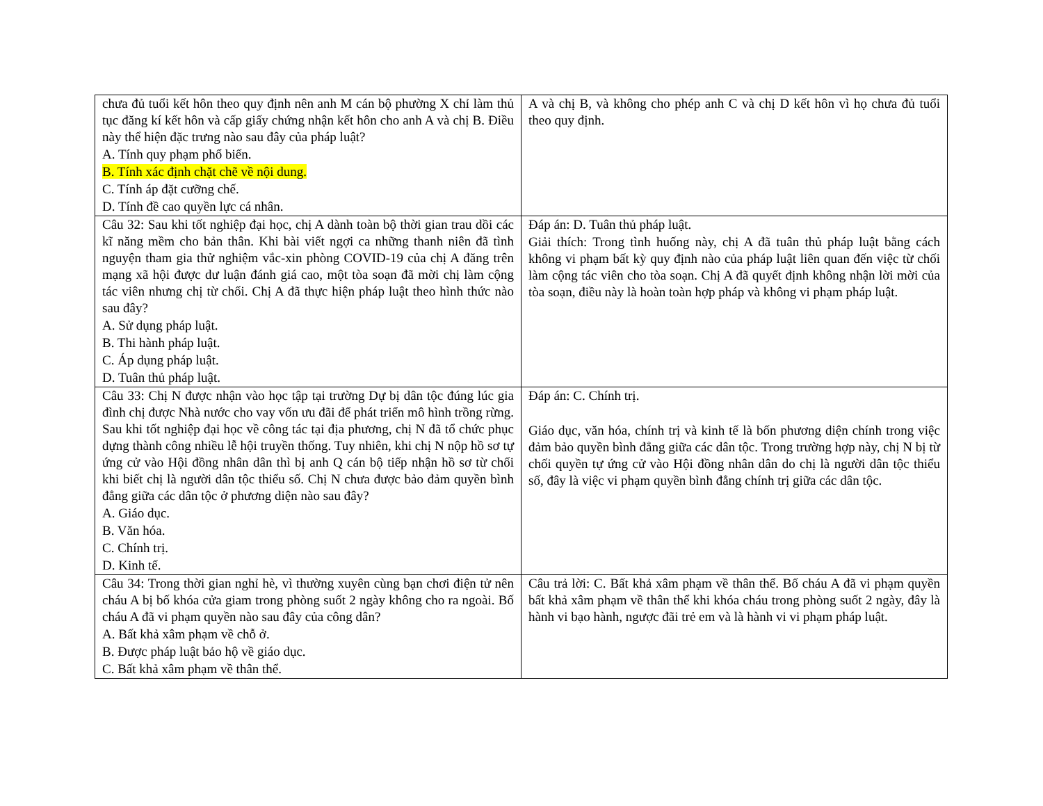| chưa đủ tuổi kết hôn theo quy định nên anh M cán bộ phường X chỉ làm thủ tục đăng kí kết hôn và cấp giấy chứng nhận kết hôn cho anh A và chị B. Điều này thể hiện đặc trưng nào sau đây của pháp luật? A. Tính quy phạm phổ biến. B. Tính xác định chặt chẽ về nội dung. C. Tính áp đặt cưỡng chế. D. Tính đề cao quyền lực cá nhân. | A và chị B, và không cho phép anh C và chị D kết hôn vì họ chưa đủ tuổi theo quy định. |
| Câu 32: Sau khi tốt nghiệp đại học, chị A dành toàn bộ thời gian trau dồi các kĩ năng mềm cho bản thân. Khi bài viết ngợi ca những thanh niên đã tình nguyện tham gia thử nghiệm vắc-xin phòng COVID-19 của chị A đăng trên mạng xã hội được dư luận đánh giá cao, một tòa soạn đã mời chị làm cộng tác viên nhưng chị từ chối. Chị A đã thực hiện pháp luật theo hình thức nào sau đây? A. Sử dụng pháp luật. B. Thi hành pháp luật. C. Áp dụng pháp luật. D. Tuân thủ pháp luật. | Đáp án: D. Tuân thủ pháp luật. Giải thích: Trong tình huống này, chị A đã tuân thủ pháp luật bằng cách không vi phạm bất kỳ quy định nào của pháp luật liên quan đến việc từ chối làm cộng tác viên cho tòa soạn. Chị A đã quyết định không nhận lời mời của tòa soạn, điều này là hoàn toàn hợp pháp và không vi phạm pháp luật. |
| Câu 33: Chị N được nhận vào học tập tại trường Dự bị dân tộc đúng lúc gia đình chị được Nhà nước cho vay vốn ưu đãi để phát triển mô hình trồng rừng. Sau khi tốt nghiệp đại học về công tác tại địa phương, chị N đã tổ chức phục dựng thành công nhiều lễ hội truyền thống. Tuy nhiên, khi chị N nộp hồ sơ tự ứng cử vào Hội đồng nhân dân thì bị anh Q cán bộ tiếp nhận hồ sơ từ chối khi biết chị là người dân tộc thiểu số. Chị N chưa được bảo đảm quyền bình đẳng giữa các dân tộc ở phương diện nào sau đây? A. Giáo dục. B. Văn hóa. C. Chính trị. D. Kinh tế. | Đáp án: C. Chính trị. Giáo dục, văn hóa, chính trị và kinh tế là bốn phương diện chính trong việc đảm bảo quyền bình đẳng giữa các dân tộc. Trong trường hợp này, chị N bị từ chối quyền tự ứng cử vào Hội đồng nhân dân do chị là người dân tộc thiểu số, đây là việc vi phạm quyền bình đẳng chính trị giữa các dân tộc. |
| Câu 34: Trong thời gian nghỉ hè, vì thường xuyên cùng bạn chơi điện tử nên cháu A bị bố khóa cửa giam trong phòng suốt 2 ngày không cho ra ngoài. Bố cháu A đã vi phạm quyền nào sau đây của công dân? A. Bất khả xâm phạm về chỗ ở. B. Được pháp luật bảo hộ về giáo dục. C. Bất khả xâm phạm về thân thể. | Câu trả lời: C. Bất khả xâm phạm về thân thể. Bố cháu A đã vi phạm quyền bất khả xâm phạm về thân thể khi khóa cháu trong phòng suốt 2 ngày, đây là hành vi bạo hành, ngược đãi trẻ em và là hành vi vi phạm pháp luật. |